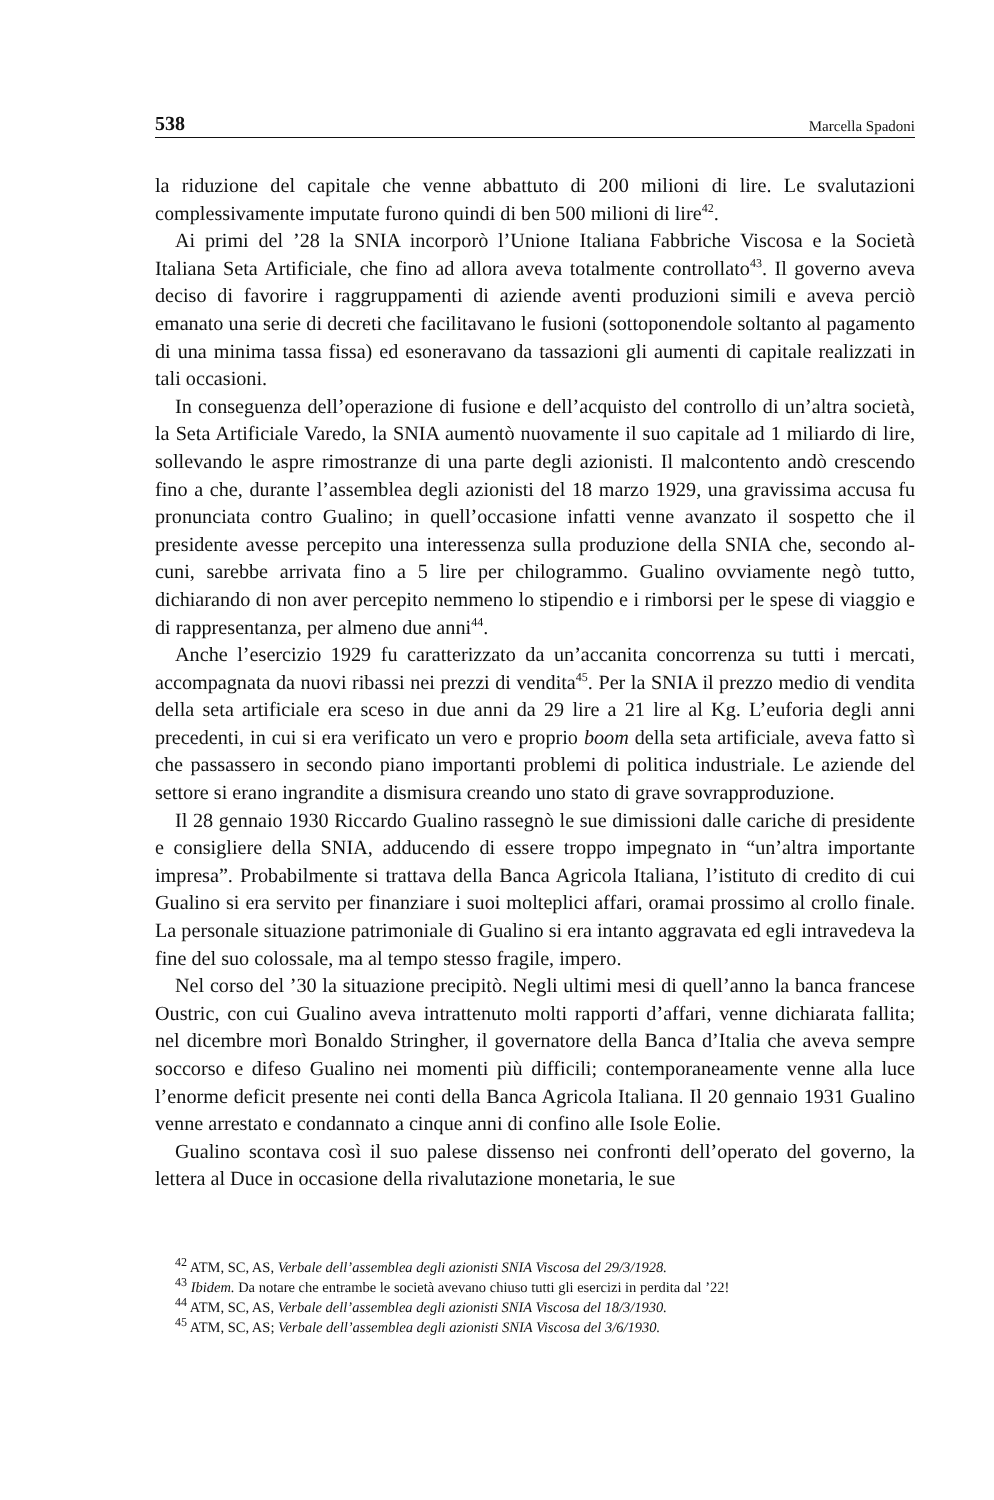538 Marcella Spadoni
la riduzione del capitale che venne abbattuto di 200 milioni di lire. Le svaluta­zioni complessivamente imputate furono quindi di ben 500 milioni di lire<sup>42</sup>.
Ai primi del ’28 la SNIA incorporò l’Unione Italiana Fabbriche Viscosa e la Società Italiana Seta Artificiale, che fino ad allora aveva totalmente controlla­to<sup>43</sup>. Il governo aveva deciso di favorire i raggruppamenti di aziende aventi pro­duzioni simili e aveva perciò emanato una serie di decreti che facilitavano le fusioni (sottoponendole soltanto al pagamento di una minima tassa fissa) ed esoneravano da tassazioni gli aumenti di capitale realizzati in tali occasioni.
In conseguenza dell’operazione di fusione e dell’acquisto del controllo di un’altra società, la Seta Artificiale Varedo, la SNIA aumentò nuovamente il suo capitale ad 1 miliardo di lire, sollevando le aspre rimostranze di una parte de­gli azionisti. Il malcontento andò crescendo fino a che, durante l’assemblea de­gli azionisti del 18 marzo 1929, una gravissima accusa fu pronunciata contro Gualino; in quell’occasione infatti venne avanzato il sospetto che il presidente avesse percepito una interessenza sulla produzione della SNIA che, secondo al­cuni, sarebbe arrivata fino a 5 lire per chilogrammo. Gualino ovviamente negò tutto, dichiarando di non aver percepito nemmeno lo stipendio e i rimborsi per le spese di viaggio e di rappresentanza, per almeno due anni<sup>44</sup>.
Anche l’esercizio 1929 fu caratterizzato da un’accanita concorrenza su tutti i mercati, accompagnata da nuovi ribassi nei prezzi di vendita<sup>45</sup>. Per la SNIA il prezzo medio di vendita della seta artificiale era sceso in due anni da 29 lire a 21 lire al Kg. L’euforia degli anni precedenti, in cui si era verificato un vero e proprio boom della seta artificiale, aveva fatto sì che passassero in secondo pia­no importanti problemi di politica industriale. Le aziende del settore si erano ingrandite a dismisura creando uno stato di grave sovrapproduzione.
Il 28 gennaio 1930 Riccardo Gualino rassegnò le sue dimissioni dalle cariche di presidente e consigliere della SNIA, adducendo di essere troppo impegnato in “un’altra importante impresa”. Probabilmente si trattava della Banca Agrico­la Italiana, l’istituto di credito di cui Gualino si era servito per finanziare i suoi molteplici affari, oramai prossimo al crollo finale. La personale situazione pa­trimoniale di Gualino si era intanto aggravata ed egli intravedeva la fine del suo colossale, ma al tempo stesso fragile, impero.
Nel corso del ’30 la situazione precipitò. Negli ultimi mesi di quell’anno la banca francese Oustric, con cui Gualino aveva intrattenuto molti rapporti d’af­fari, venne dichiarata fallita; nel dicembre morì Bonaldo Stringher, il governa­tore della Banca d’Italia che aveva sempre soccorso e difeso Gualino nei mo­menti più difficili; contemporaneamente venne alla luce l’enorme deficit pre­sente nei conti della Banca Agricola Italiana. Il 20 gennaio 1931 Gualino ven­ne arrestato e condannato a cinque anni di confino alle Isole Eolie.
Gualino scontava così il suo palese dissenso nei confronti dell’operato del governo, la lettera al Duce in occasione della rivalutazione monetaria, le sue
<sup>42</sup> ATM, SC, AS, Verbale dell’assemblea degli azionisti SNIA Viscosa del 29/3/1928.
<sup>43</sup> Ibidem. Da notare che entrambe le società avevano chiuso tutti gli esercizi in perdita dal ’22!
<sup>44</sup> ATM, SC, AS, Verbale dell’assemblea degli azionisti SNIA Viscosa del 18/3/1930.
<sup>45</sup> ATM, SC, AS; Verbale dell’assemblea degli azionisti SNIA Viscosa del 3/6/1930.